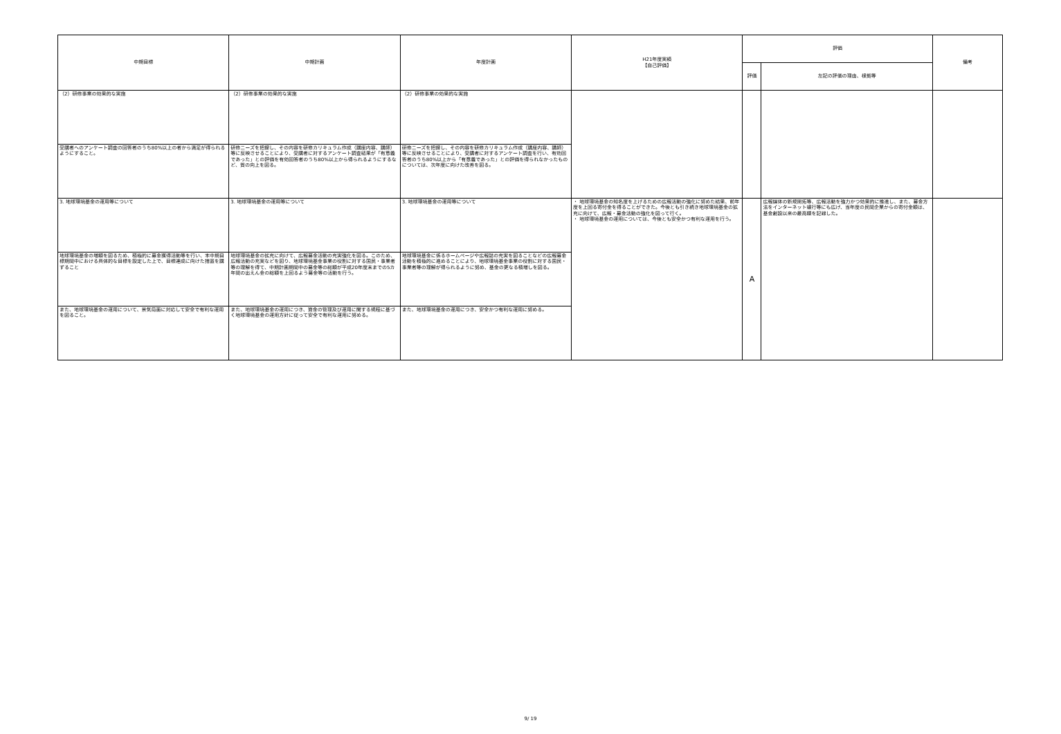| 中期目標 | 中期計画 | 年度計画 | H21年度実績 【自己評価】 | 評価 | | 備考 |
| --- | --- | --- | --- | --- | --- | --- |
| | | | | 評価 | 左記の評価の理由、根拠等 | |
| （2）研修事業の効果的な実施 | （2）研修事業の効果的な実施 | （2）研修事業の効果的な実施 | | | | |
| 受講者へのアンケート調査の回答者のうち80%以上の者から満足が得られるようにすること。 | 研修ニーズを把握し、その内容を研修カリキュラム作成（講座内容、講師）等に反映させることにより、受講者に対するアンケート調査結果が「有意義であった」との評価を有効回答者のうち80%以上から得られるようにするなど、質の向上を図る。 | 研修ニーズを把握し、その内容を研修カリキュラム作成（講座内容、講師）等に反映させることにより、受講者に対するアンケート調査を行い、有効回答者のうち80%以上から「有意義であった」との評価を得られなかったものについては、次年度に向けた改善を図る。 | | | | |
| 3. 地球環境基金の運用等について | 3. 地球環境基金の運用等について | 3. 地球環境基金の運用等について | ・ 地球環境基金の知名度を上げるための広報活動の強化に努めた結果、前年度を上回る寄付金を得ることができた。今後とも引き続き地球環境基金の拡充に向けて、広報・募金活動の強化を図って行く。 ・ 地球環境基金の運用については、今後とも安全かつ有利な運用を行う。 | A | 広報媒体の新規開拓等、広報活動を強力かつ効果的に推進し、また、募金方法をインターネット銀行等にも広げ、当年度の民間企業からの寄付金額は、基金創設以来の最高額を記録した。 | |
| 地球環境基金の増額を図るため、積極的に募金獲得活動等を行い、本中期目標期間中における具体的な目標を設定した上で、目標達成に向けた措置を講ずること | 地球環境基金の拡充に向けて、広報募金活動の充実強化を図る。このため、広報活動の充実などを図り、地球環境基金事業の役割に対する国民・事業者等の理解を得て、中期計画期間中の募金等の総額が平成20年度末までの5カ年間の出えん金の総額を上回るよう募金等の活動を行う。 | 地球環境基金に係るホームページや広報誌の充実を図ることなどの広報募金活動を積極的に進めることにより、地球環境基金事業の役割に対する国民・事業者等の理解が得られるように努め、基金の更なる積増しを図る。 | | | | |
| また、地球環境基金の運用について、景気局面に対応して安全で有利な運用を図ること。 | また、地球環境基金の運用につき、資金の管理及び運用に関する規程に基づく地球環境基金の運用方針に従って安全で有利な運用に努める。 | また、地球環境基金の運用につき、安全かつ有利な運用に努める。 | | | | |
9/ 19